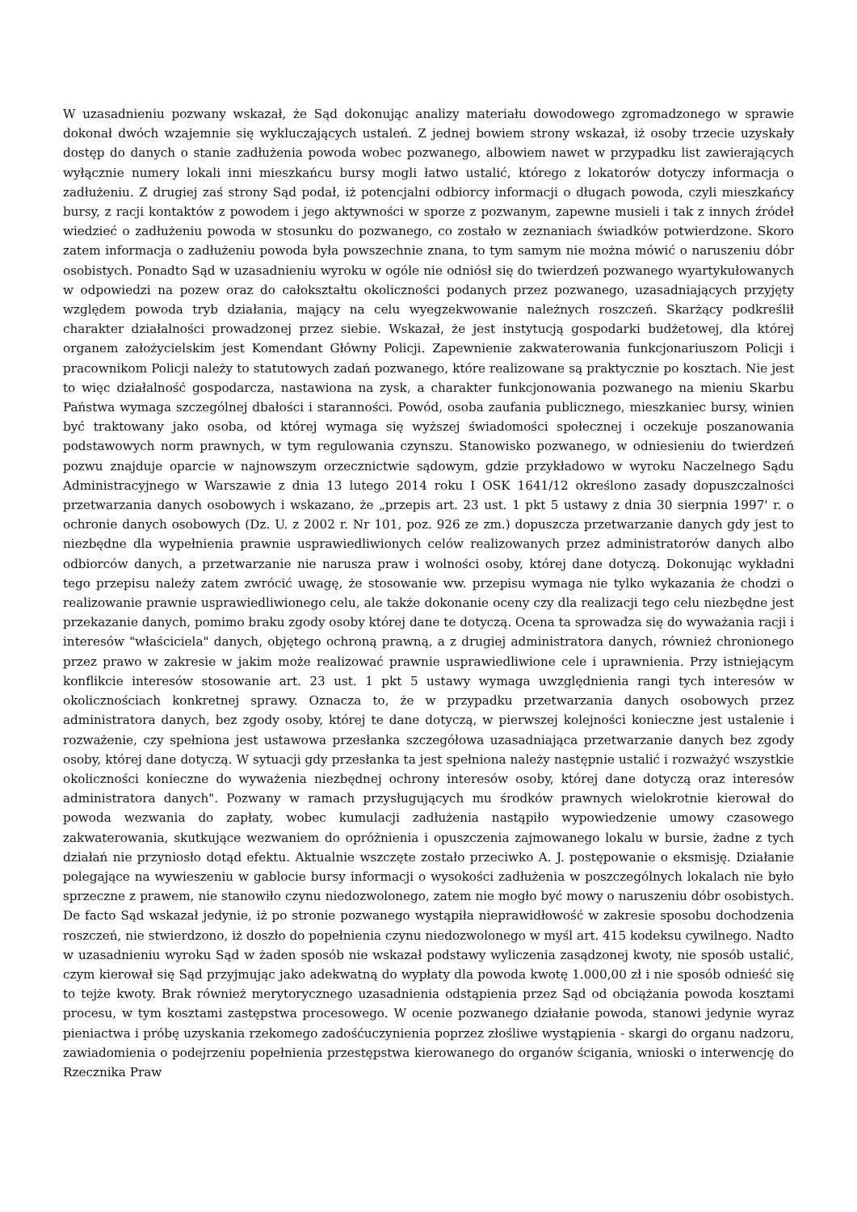W uzasadnieniu pozwany wskazał, że Sąd dokonując analizy materiału dowodowego zgromadzonego w sprawie dokonał dwóch wzajemnie się wykluczających ustaleń. Z jednej bowiem strony wskazał, iż osoby trzecie uzyskały dostęp do danych o stanie zadłużenia powoda wobec pozwanego, albowiem nawet w przypadku list zawierających wyłącznie numery lokali inni mieszkańcu bursy mogli łatwo ustalić, którego z lokatorów dotyczy informacja o zadłużeniu. Z drugiej zaś strony Sąd podał, iż potencjalni odbiorcy informacji o długach powoda, czyli mieszkańcy bursy, z racji kontaktów z powodem i jego aktywności w sporze z pozwanym, zapewne musieli i tak z innych źródeł wiedzieć o zadłużeniu powoda w stosunku do pozwanego, co zostało w zeznaniach świadków potwierdzone. Skoro zatem informacja o zadłużeniu powoda była powszechnie znana, to tym samym nie można mówić o naruszeniu dóbr osobistych. Ponadto Sąd w uzasadnieniu wyroku w ogóle nie odniósł się do twierdzeń pozwanego wyartykułowanych w odpowiedzi na pozew oraz do całokształtu okoliczności podanych przez pozwanego, uzasadniających przyjęty względem powoda tryb działania, mający na celu wyegzekwowanie należnych roszczeń. Skarżący podkreślił charakter działalności prowadzonej przez siebie. Wskazał, że jest instytucją gospodarki budżetowej, dla której organem założycielskim jest Komendant Główny Policji. Zapewnienie zakwaterowania funkcjonariuszom Policji i pracownikom Policji należy to statutowych zadań pozwanego, które realizowane są praktycznie po kosztach. Nie jest to więc działalność gospodarcza, nastawiona na zysk, a charakter funkcjonowania pozwanego na mieniu Skarbu Państwa wymaga szczególnej dbałości i staranności. Powód, osoba zaufania publicznego, mieszkaniec bursy, winien być traktowany jako osoba, od której wymaga się wyższej świadomości społecznej i oczekuje poszanowania podstawowych norm prawnych, w tym regulowania czynszu. Stanowisko pozwanego, w odniesieniu do twierdzeń pozwu znajduje oparcie w najnowszym orzecznictwie sądowym, gdzie przykładowo w wyroku Naczelnego Sądu Administracyjnego w Warszawie z dnia 13 lutego 2014 roku I OSK 1641/12 określono zasady dopuszczalności przetwarzania danych osobowych i wskazano, że „przepis art. 23 ust. 1 pkt 5 ustawy z dnia 30 sierpnia 1997' r. o ochronie danych osobowych (Dz. U. z 2002 r. Nr 101, poz. 926 ze zm.) dopuszcza przetwarzanie danych gdy jest to niezbędne dla wypełnienia prawnie usprawiedliwionych celów realizowanych przez administratorów danych albo odbiorców danych, a przetwarzanie nie narusza praw i wolności osoby, której dane dotyczą. Dokonując wykładni tego przepisu należy zatem zwrócić uwagę, że stosowanie ww. przepisu wymaga nie tylko wykazania że chodzi o realizowanie prawnie usprawiedliwionego celu, ale także dokonanie oceny czy dla realizacji tego celu niezbędne jest przekazanie danych, pomimo braku zgody osoby której dane te dotyczą. Ocena ta sprowadza się do wyważania racji i interesów "właściciela" danych, objętego ochroną prawną, a z drugiej administratora danych, również chronionego przez prawo w zakresie w jakim może realizować prawnie usprawiedliwione cele i uprawnienia. Przy istniejącym konflikcie interesów stosowanie art. 23 ust. 1 pkt 5 ustawy wymaga uwzględnienia rangi tych interesów w okolicznościach konkretnej sprawy. Oznacza to, że w przypadku przetwarzania danych osobowych przez administratora danych, bez zgody osoby, której te dane dotyczą, w pierwszej kolejności konieczne jest ustalenie i rozważenie, czy spełniona jest ustawowa przesłanka szczegółowa uzasadniająca przetwarzanie danych bez zgody osoby, której dane dotyczą. W sytuacji gdy przesłanka ta jest spełniona należy następnie ustalić i rozważyć wszystkie okoliczności konieczne do wyważenia niezbędnej ochrony interesów osoby, której dane dotyczą oraz interesów administratora danych". Pozwany w ramach przysługujących mu środków prawnych wielokrotnie kierował do powoda wezwania do zapłaty, wobec kumulacji zadłużenia nastąpiło wypowiedzenie umowy czasowego zakwaterowania, skutkujące wezwaniem do opróżnienia i opuszczenia zajmowanego lokalu w bursie, żadne z tych działań nie przyniosło dotąd efektu. Aktualnie wszczęte zostało przeciwko A. J. postępowanie o eksmisję. Działanie polegające na wywieszeniu w gablocie bursy informacji o wysokości zadłużenia w poszczególnych lokalach nie było sprzeczne z prawem, nie stanowiło czynu niedozwolonego, zatem nie mogło być mowy o naruszeniu dóbr osobistych. De facto Sąd wskazał jedynie, iż po stronie pozwanego wystąpiła nieprawidłowość w zakresie sposobu dochodzenia roszczeń, nie stwierdzono, iż doszło do popełnienia czynu niedozwolonego w myśl art. 415 kodeksu cywilnego. Nadto w uzasadnieniu wyroku Sąd w żaden sposób nie wskazał podstawy wyliczenia zasądzonej kwoty, nie sposób ustalić, czym kierował się Sąd przyjmując jako adekwatną do wypłaty dla powoda kwotę 1.000,00 zł i nie sposób odnieść się to tejże kwoty. Brak również merytorycznego uzasadnienia odstąpienia przez Sąd od obciążania powoda kosztami procesu, w tym kosztami zastępstwa procesowego. W ocenie pozwanego działanie powoda, stanowi jedynie wyraz pieniactwa i próbę uzyskania rzekomego zadośćuczynienia poprzez złośliwe wystąpienia - skargi do organu nadzoru, zawiadomienia o podejrzeniu popełnienia przestępstwa kierowanego do organów ścigania, wnioski o interwencję do Rzecznika Praw